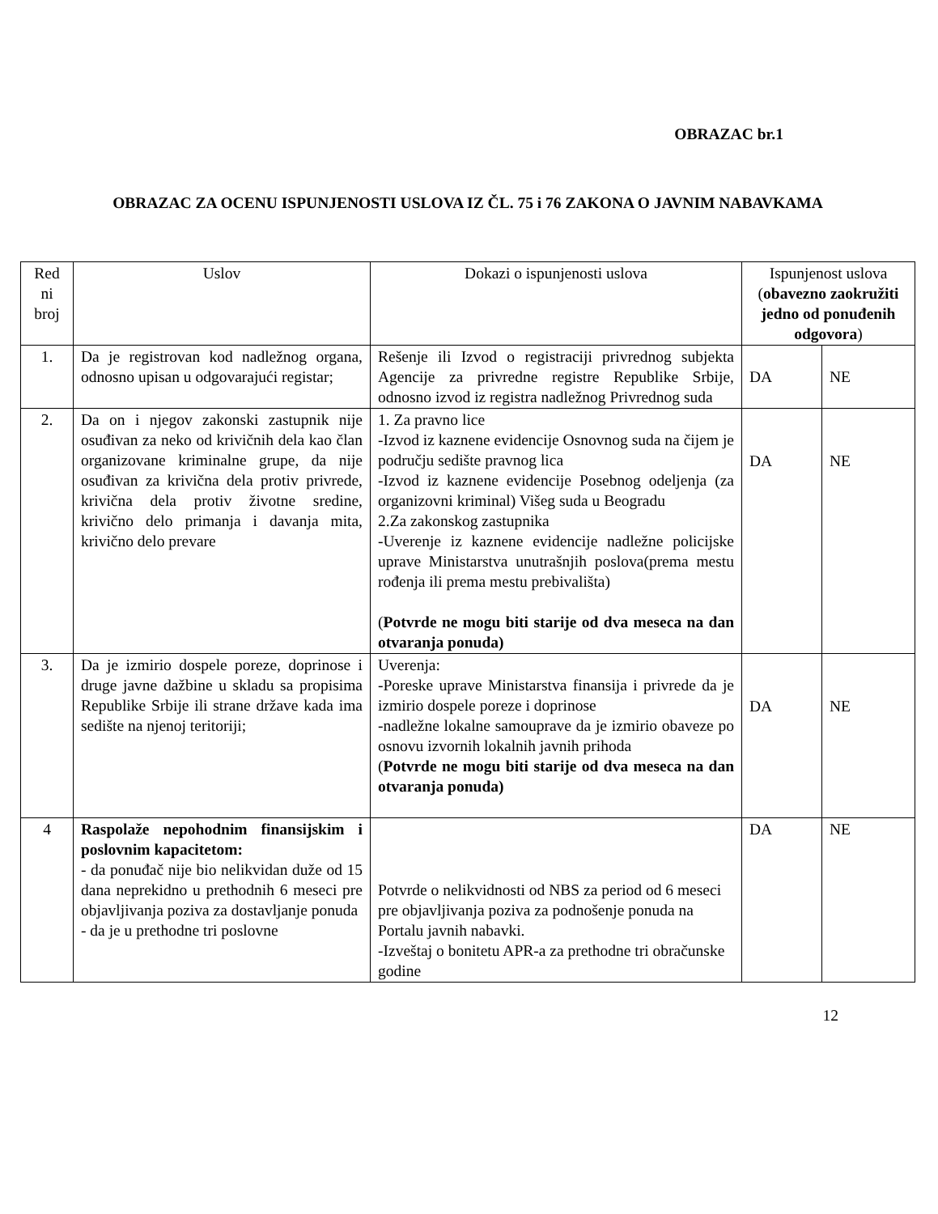OBRAZAC br.1
OBRAZAC ZA OCENU ISPUNJENOSTI USLOVA IZ ČL. 75 i 76 ZAKONA O JAVNIM NABAVKAMA
| Red ni broj | Uslov | Dokazi o ispunjenosti uslova | Ispunjenost uslova ( obavezno zaokružiti jedno od ponuđenih odgovora ) | |
| --- | --- | --- | --- | --- |
| 1. | Da je registrovan kod nadležnog organa, odnosno upisan u odgovarajući registar; | Rešenje ili Izvod o registraciji privrednog subjekta Agencije za privredne registre Republike Srbije, odnosno izvod iz registra nadležnog Privrednog suda | DA | NE |
| 2. | Da on i njegov zakonski zastupnik nije osuđivan za neko od krivičnih dela kao član organizovane kriminalne grupe, da nije osuđivan za krivična dela protiv privrede, krivična dela protiv životne sredine, krivično delo primanja i davanja mita, krivično delo prevare | 1. Za pravno lice -Izvod iz kaznene evidencije Osnovnog suda na čijem je području sedište pravnog lica -Izvod iz kaznene evidencije Posebnog odeljenja (za organizovni kriminal) Višeg suda u Beogradu 2.Za zakonskog zastupnika -Uverenje iz kaznene evidencije nadležne policijske uprave Ministarstva unutrašnjih poslova(prema mestu rođenja ili prema mestu prebivališta) ( Potvrde ne mogu biti starije od dva meseca na dan otvaranja ponuda) | DA | NE |
| 3. | Da je izmirio dospele poreze, doprinose i druge javne dažbine u skladu sa propisima Republike Srbije ili strane države kada ima sedište na njenoj teritoriji; | Uverenja: -Poreske uprave Ministarstva finansija i privrede da je izmirio dospele poreze i doprinose -nadležne lokalne samouprave da je izmirio obaveze po osnovu izvornih lokalnih javnih prihoda ( Potvrde ne mogu biti starije od dva meseca na dan otvaranja ponuda) | DA | NE |
| 4 | Raspolaže nepohodnim finansijskim i poslovnim kapacitetom: - da ponuđač nije bio nelikvidan duže od 15 dana neprekidno u prethodnih 6 meseci pre objavljivanja poziva za dostavljanje ponuda - da je u prethodne tri poslovne | Potvrde o nelikvidnosti od NBS za period od 6 meseci pre objavljivanja poziva za podnošenje ponuda na Portalu javnih nabavki. -Izveštaj o bonitetu APR-a za prethodne tri obračunske godine | DA | NE |
12